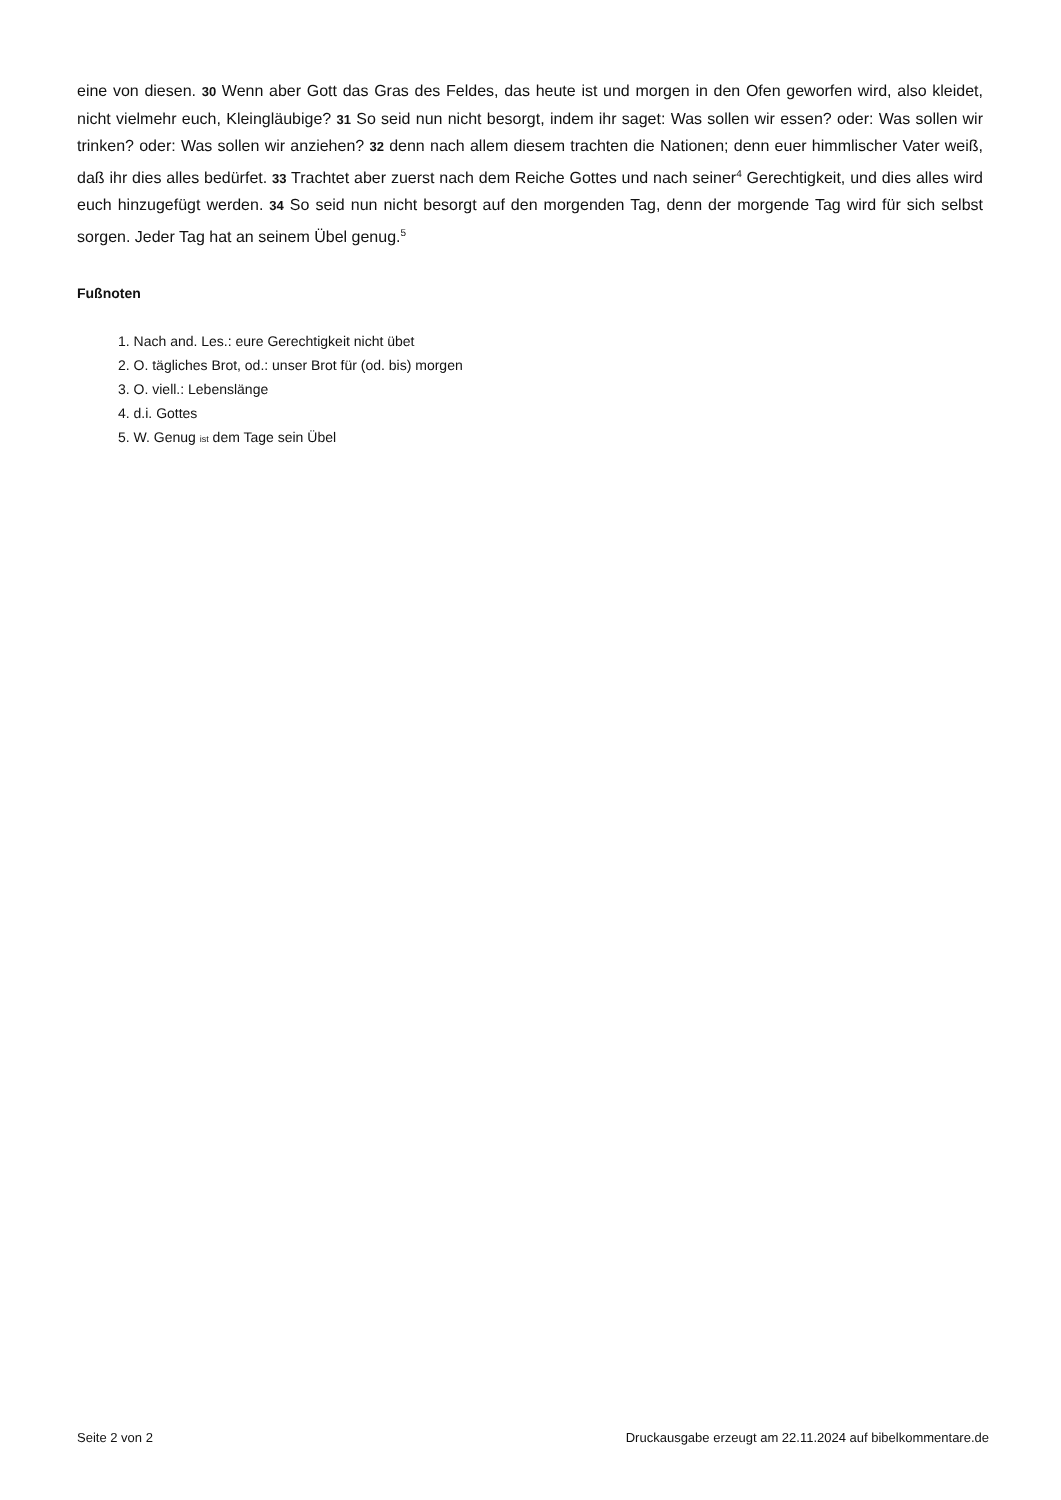eine von diesen. 30 Wenn aber Gott das Gras des Feldes, das heute ist und morgen in den Ofen geworfen wird, also kleidet, nicht vielmehr euch, Kleingläubige? 31 So seid nun nicht besorgt, indem ihr saget: Was sollen wir essen? oder: Was sollen wir trinken? oder: Was sollen wir anziehen? 32 denn nach allem diesem trachten die Nationen; denn euer himmlischer Vater weiß, daß ihr dies alles bedürfet. 33 Trachtet aber zuerst nach dem Reiche Gottes und nach seiner<sup>4</sup> Gerechtigkeit, und dies alles wird euch hinzugefügt werden. 34 So seid nun nicht besorgt auf den morgenden Tag, denn der morgende Tag wird für sich selbst sorgen. Jeder Tag hat an seinem Übel genug.<sup>5</sup>
Fußnoten
1. Nach and. Les.: eure Gerechtigkeit nicht übet
2. O. tägliches Brot, od.: unser Brot für (od. bis) morgen
3. O. viell.: Lebenslänge
4. d.i. Gottes
5. W. Genug ist dem Tage sein Übel
Seite 2 von 2 Druckausgabe erzeugt am 22.11.2024 auf bibelkommentare.de